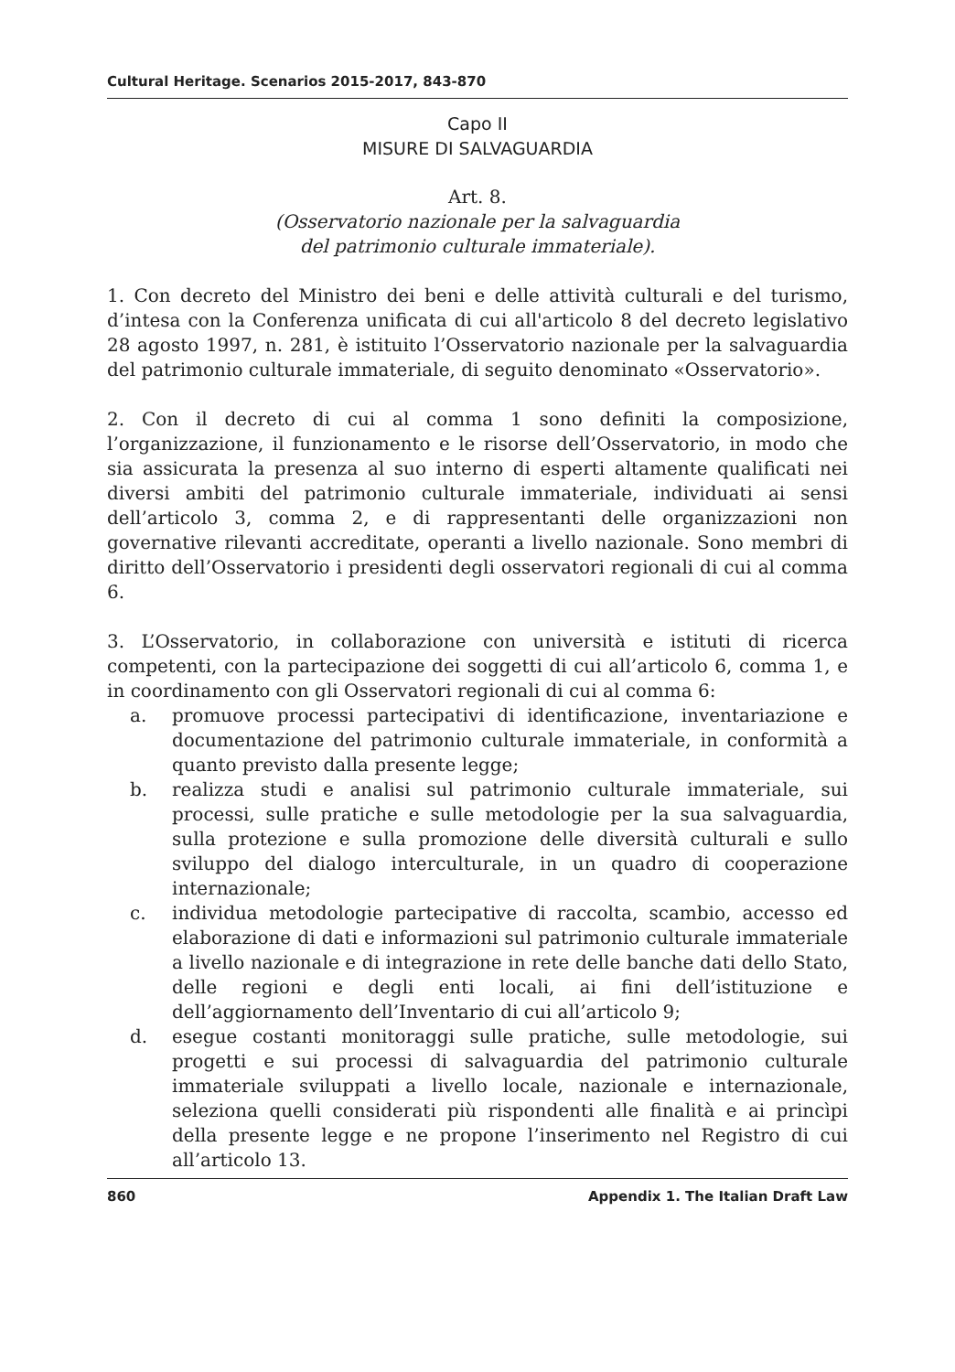Cultural Heritage. Scenarios 2015-2017, 843-870
Capo II
MISURE DI SALVAGUARDIA
Art. 8.
(Osservatorio nazionale per la salvaguardia
del patrimonio culturale immateriale).
1. Con decreto del Ministro dei beni e delle attività culturali e del turismo, d’intesa con la Conferenza unificata di cui all'articolo 8 del decreto legislativo 28 agosto 1997, n. 281, è istituito l’Osservatorio nazionale per la salvaguardia del patrimonio culturale immateriale, di seguito denominato «Osservatorio».
2. Con il decreto di cui al comma 1 sono definiti la composizione, l’organizzazione, il funzionamento e le risorse dell’Osservatorio, in modo che sia assicurata la presenza al suo interno di esperti altamente qualificati nei diversi ambiti del patrimonio culturale immateriale, individuati ai sensi dell’articolo 3, comma 2, e di rappresentanti delle organizzazioni non governative rilevanti accreditate, operanti a livello nazionale. Sono membri di diritto dell’Osservatorio i presidenti degli osservatori regionali di cui al comma 6.
3. L’Osservatorio, in collaborazione con università e istituti di ricerca competenti, con la partecipazione dei soggetti di cui all’articolo 6, comma 1, e in coordinamento con gli Osservatori regionali di cui al comma 6:
a. promuove processi partecipativi di identificazione, inventariazione e documentazione del patrimonio culturale immateriale, in conformità a quanto previsto dalla presente legge;
b. realizza studi e analisi sul patrimonio culturale immateriale, sui processi, sulle pratiche e sulle metodologie per la sua salvaguardia, sulla protezione e sulla promozione delle diversità culturali e sullo sviluppo del dialogo interculturale, in un quadro di cooperazione internazionale;
c. individua metodologie partecipative di raccolta, scambio, accesso ed elaborazione di dati e informazioni sul patrimonio culturale immateriale a livello nazionale e di integrazione in rete delle banche dati dello Stato, delle regioni e degli enti locali, ai fini dell’istituzione e dell’aggiornamento dell’Inventario di cui all’articolo 9;
d. esegue costanti monitoraggi sulle pratiche, sulle metodologie, sui progetti e sui processi di salvaguardia del patrimonio culturale immateriale sviluppati a livello locale, nazionale e internazionale, seleziona quelli considerati più rispondenti alle finalità e ai princìpi della presente legge e ne propone l’inserimento nel Registro di cui all’articolo 13.
860 Appendix 1. The Italian Draft Law